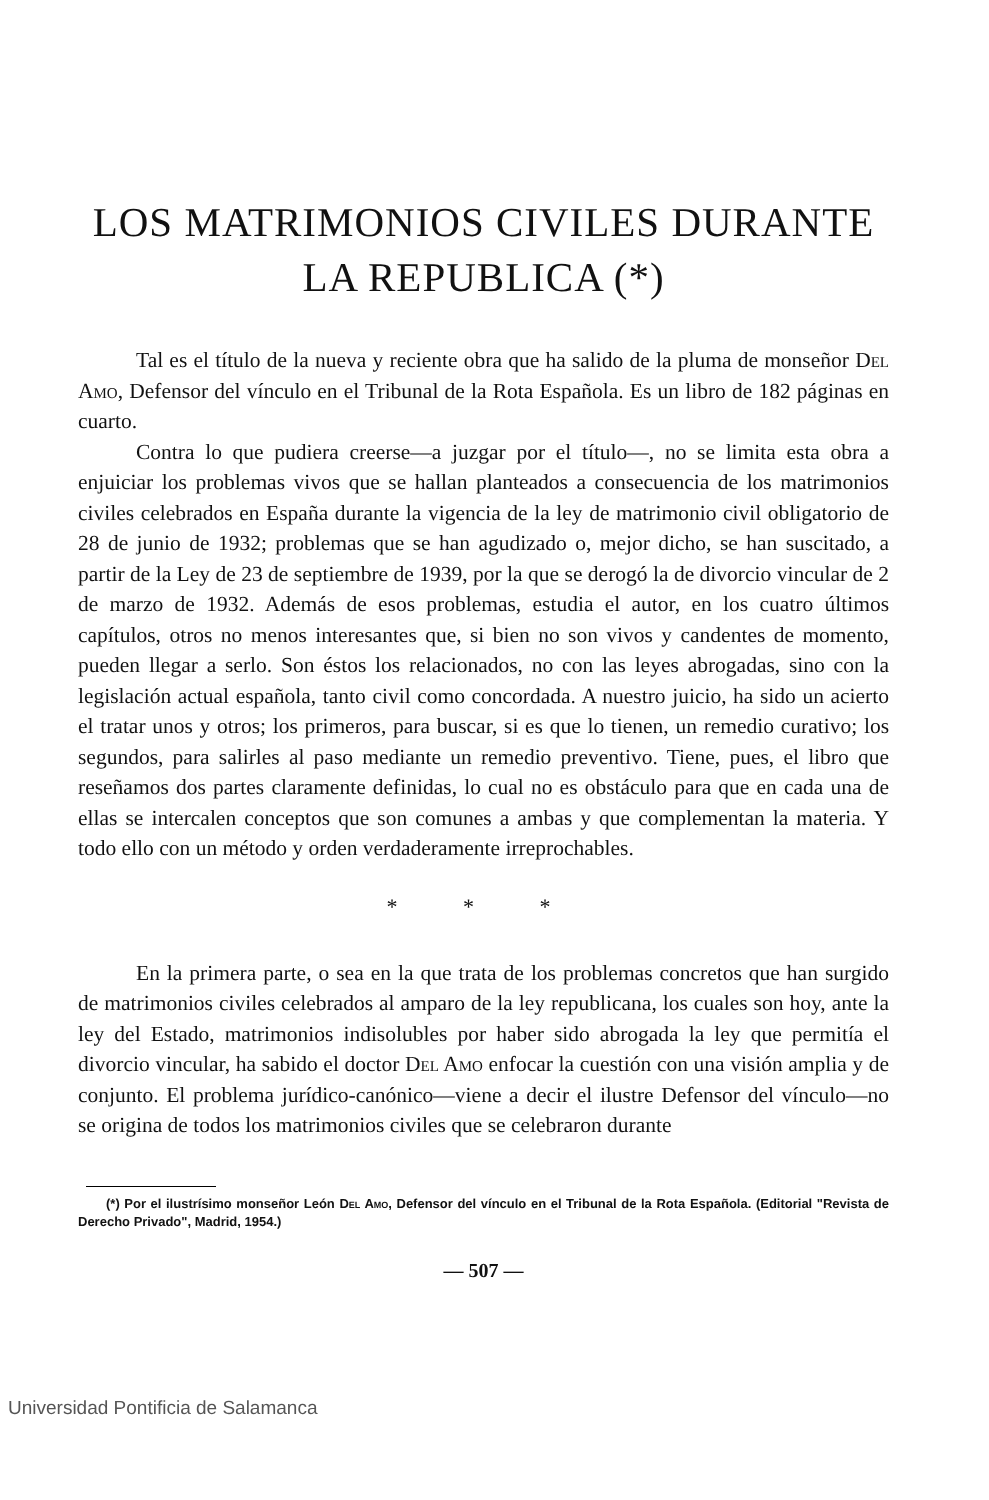LOS MATRIMONIOS CIVILES DURANTE
LA REPUBLICA (*)
Tal es el título de la nueva y reciente obra que ha salido de la pluma de monseñor Del Amo, Defensor del vínculo en el Tribunal de la Rota Española. Es un libro de 182 páginas en cuarto.
Contra lo que pudiera creerse—a juzgar por el título—, no se limita esta obra a enjuiciar los problemas vivos que se hallan planteados a consecuencia de los matrimonios civiles celebrados en España durante la vigencia de la ley de matrimonio civil obligatorio de 28 de junio de 1932; problemas que se han agudizado o, mejor dicho, se han suscitado, a partir de la Ley de 23 de septiembre de 1939, por la que se derogó la de divorcio vincular de 2 de marzo de 1932. Además de esos problemas, estudia el autor, en los cuatro últimos capítulos, otros no menos interesantes que, si bien no son vivos y candentes de momento, pueden llegar a serlo. Son éstos los relacionados, no con las leyes abrogadas, sino con la legislación actual española, tanto civil como concordada. A nuestro juicio, ha sido un acierto el tratar unos y otros; los primeros, para buscar, si es que lo tienen, un remedio curativo; los segundos, para salirles al paso mediante un remedio preventivo. Tiene, pues, el libro que reseñamos dos partes claramente definidas, lo cual no es obstáculo para que en cada una de ellas se intercalen conceptos que son comunes a ambas y que complementan la materia. Y todo ello con un método y orden verdaderamente irreprochables.
* * *
En la primera parte, o sea en la que trata de los problemas concretos que han surgido de matrimonios civiles celebrados al amparo de la ley republicana, los cuales son hoy, ante la ley del Estado, matrimonios indisolubles por haber sido abrogada la ley que permitía el divorcio vincular, ha sabido el doctor Del Amo enfocar la cuestión con una visión amplia y de conjunto. El problema jurídico-canónico—viene a decir el ilustre Defensor del vínculo—no se origina de todos los matrimonios civiles que se celebraron durante
(*) Por el ilustrísimo monseñor León Del Amo, Defensor del vínculo en el Tribunal de la Rota Española. (Editorial "Revista de Derecho Privado", Madrid, 1954.)
— 507 —
Universidad Pontificia de Salamanca